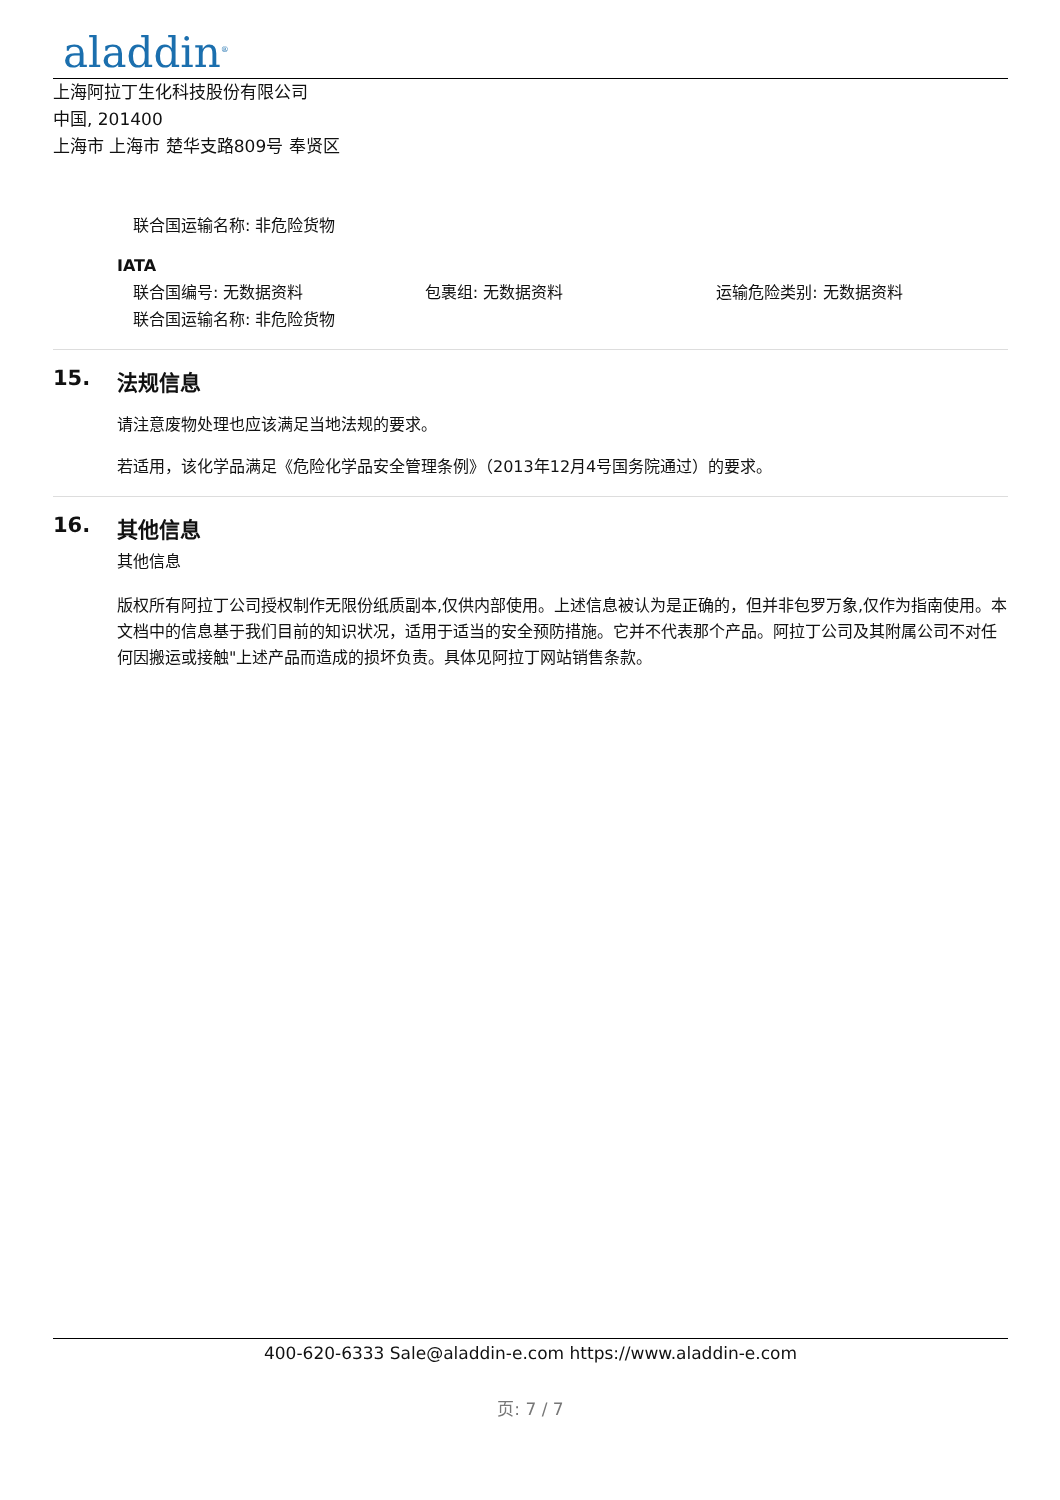aladdin<sup>®</sup>
上海阿拉丁生化科技股份有限公司
中国, 201400
上海市 上海市 楚华支路809号 奉贤区
联合国运输名称: 非危险货物
IATA
联合国编号: 无数据资料 包裹组: 无数据资料 运输危险类别: 无数据资料
联合国运输名称: 非危险货物
15. 法规信息
请注意废物处理也应该满足当地法规的要求。
若适用，该化学品满足《危险化学品安全管理条例》（2013年12月4号国务院通过）的要求。
16. 其他信息
其他信息
版权所有阿拉丁公司授权制作无限份纸质副本,仅供内部使用。上述信息被认为是正确的，但并非包罗万象,仅作为指南使用。本文档中的信息基于我们目前的知识状况，适用于适当的安全预防措施。它并不代表那个产品。阿拉丁公司及其附属公司不对任何因搬运或接触"上述产品而造成的损坏负责。具体见阿拉丁网站销售条款。
400-620-6333 Sale@aladdin-e.com https://www.aladdin-e.com
页: 7 / 7